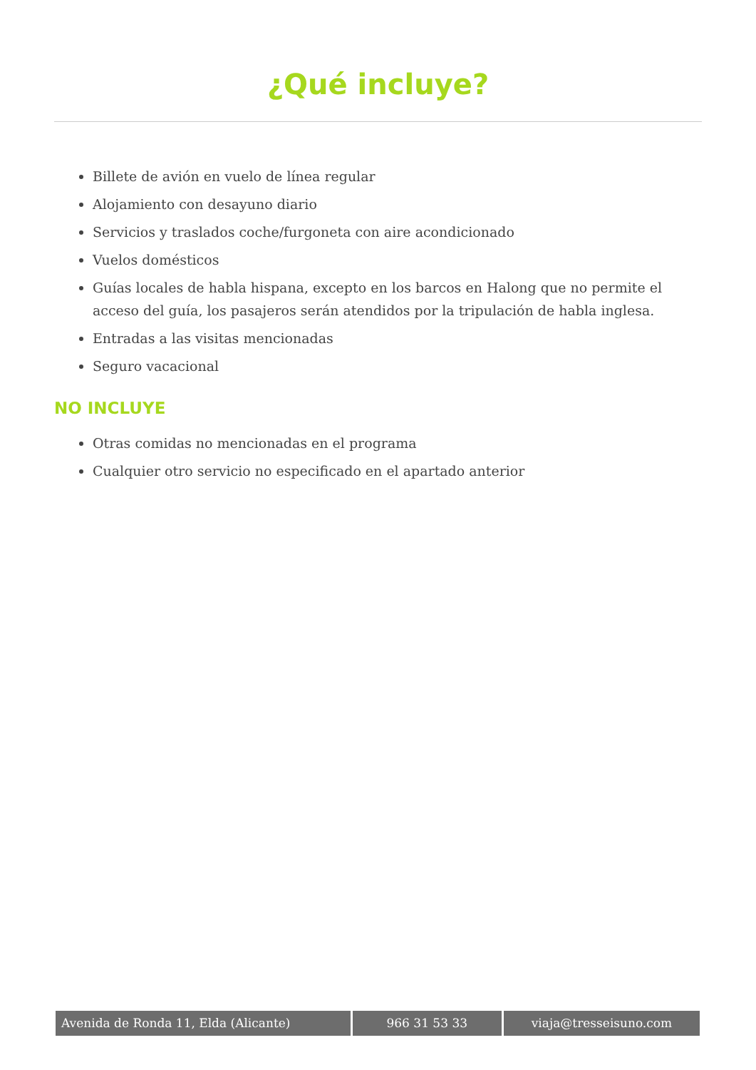¿Qué incluye?
Billete de avión en vuelo de línea regular
Alojamiento con desayuno diario
Servicios y traslados coche/furgoneta con aire acondicionado
Vuelos domésticos
Guías locales de habla hispana, excepto en los barcos en Halong que no permite el acceso del guía, los pasajeros serán atendidos por la tripulación de habla inglesa.
Entradas a las visitas mencionadas
Seguro vacacional
NO INCLUYE
Otras comidas no mencionadas en el programa
Cualquier otro servicio no especificado en el apartado anterior
Avenida de Ronda 11, Elda (Alicante) 966 31 53 33 viaja@tresseisuno.com